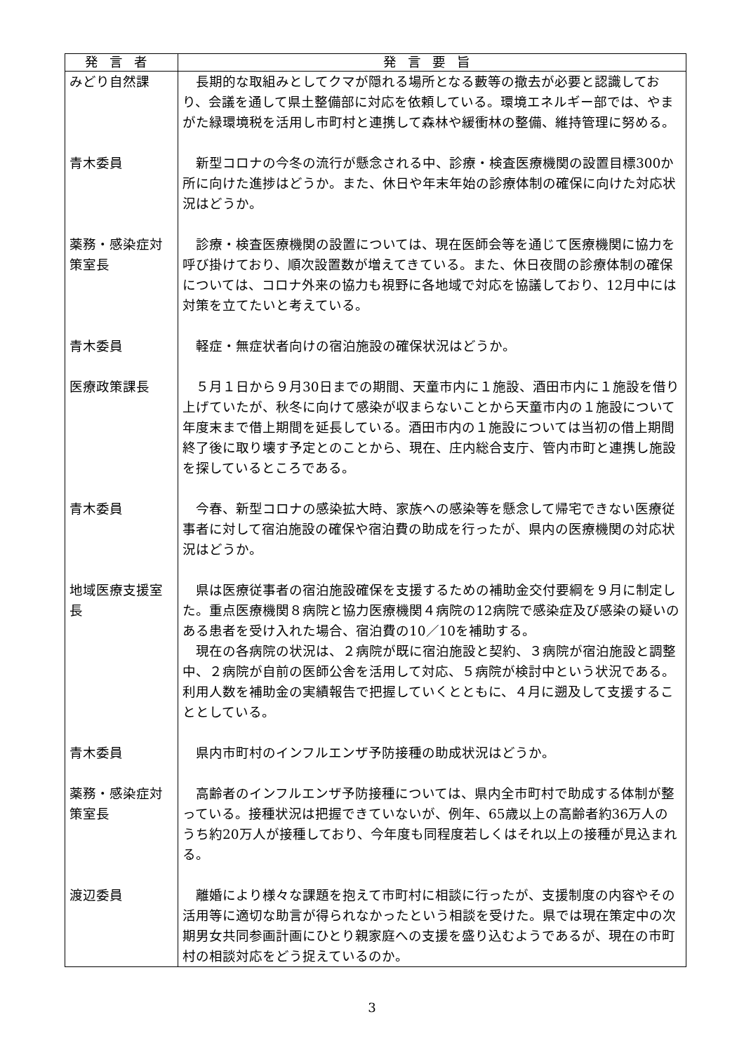| 発言者 | 発言要旨 |
| --- | --- |
| みどり自然課 | 長期的な取組みとしてクマが隠れる場所となる藪等の撤去が必要と認識しており、会議を通して県土整備部に対応を依頼している。環境エネルギー部では、やまがた緑環境税を活用し市町村と連携して森林や緩衝林の整備、維持管理に努める。 |
| 青木委員 | 新型コロナの今冬の流行が懸念される中、診療・検査医療機関の設置目標300か所に向けた進捗はどうか。また、休日や年末年始の診療体制の確保に向けた対応状況はどうか。 |
| 薬務・感染症対策室長 | 診療・検査医療機関の設置については、現在医師会等を通じて医療機関に協力を呼び掛けており、順次設置数が増えてきている。また、休日夜間の診療体制の確保については、コロナ外来の協力も視野に各地域で対応を協議しており、12月中には対策を立てたいと考えている。 |
| 青木委員 | 軽症・無症状者向けの宿泊施設の確保状況はどうか。 |
| 医療政策課長 | ５月１日から９月30日までの期間、天童市内に１施設、酒田市内に１施設を借り上げていたが、秋冬に向けて感染が収まらないことから天童市内の１施設について年度末まで借上期間を延長している。酒田市内の１施設については当初の借上期間終了後に取り壊す予定とのことから、現在、庄内総合支庁、管内市町と連携し施設を探しているところである。 |
| 青木委員 | 今春、新型コロナの感染拡大時、家族への感染等を懸念して帰宅できない医療従事者に対して宿泊施設の確保や宿泊費の助成を行ったが、県内の医療機関の対応状況はどうか。 |
| 地域医療支援室長 | 県は医療従事者の宿泊施設確保を支援するための補助金交付要綱を９月に制定した。重点医療機関８病院と協力医療機関４病院の12病院で感染症及び感染の疑いのある患者を受け入れた場合、宿泊費の10／10を補助する。 現在の各病院の状況は、２病院が既に宿泊施設と契約、３病院が宿泊施設と調整中、２病院が自前の医師公舎を活用して対応、５病院が検討中という状況である。利用人数を補助金の実績報告で把握していくとともに、４月に遡及して支援することとしている。 |
| 青木委員 | 県内市町村のインフルエンザ予防接種の助成状況はどうか。 |
| 薬務・感染症対策室長 | 高齢者のインフルエンザ予防接種については、県内全市町村で助成する体制が整っている。接種状況は把握できていないが、例年、65歳以上の高齢者約36万人のうち約20万人が接種しており、今年度も同程度若しくはそれ以上の接種が見込まれる。 |
| 渡辺委員 | 離婚により様々な課題を抱えて市町村に相談に行ったが、支援制度の内容やその活用等に適切な助言が得られなかったという相談を受けた。県では現在策定中の次期男女共同参画計画にひとり親家庭への支援を盛り込むようであるが、現在の市町村の相談対応をどう捉えているのか。 |
3